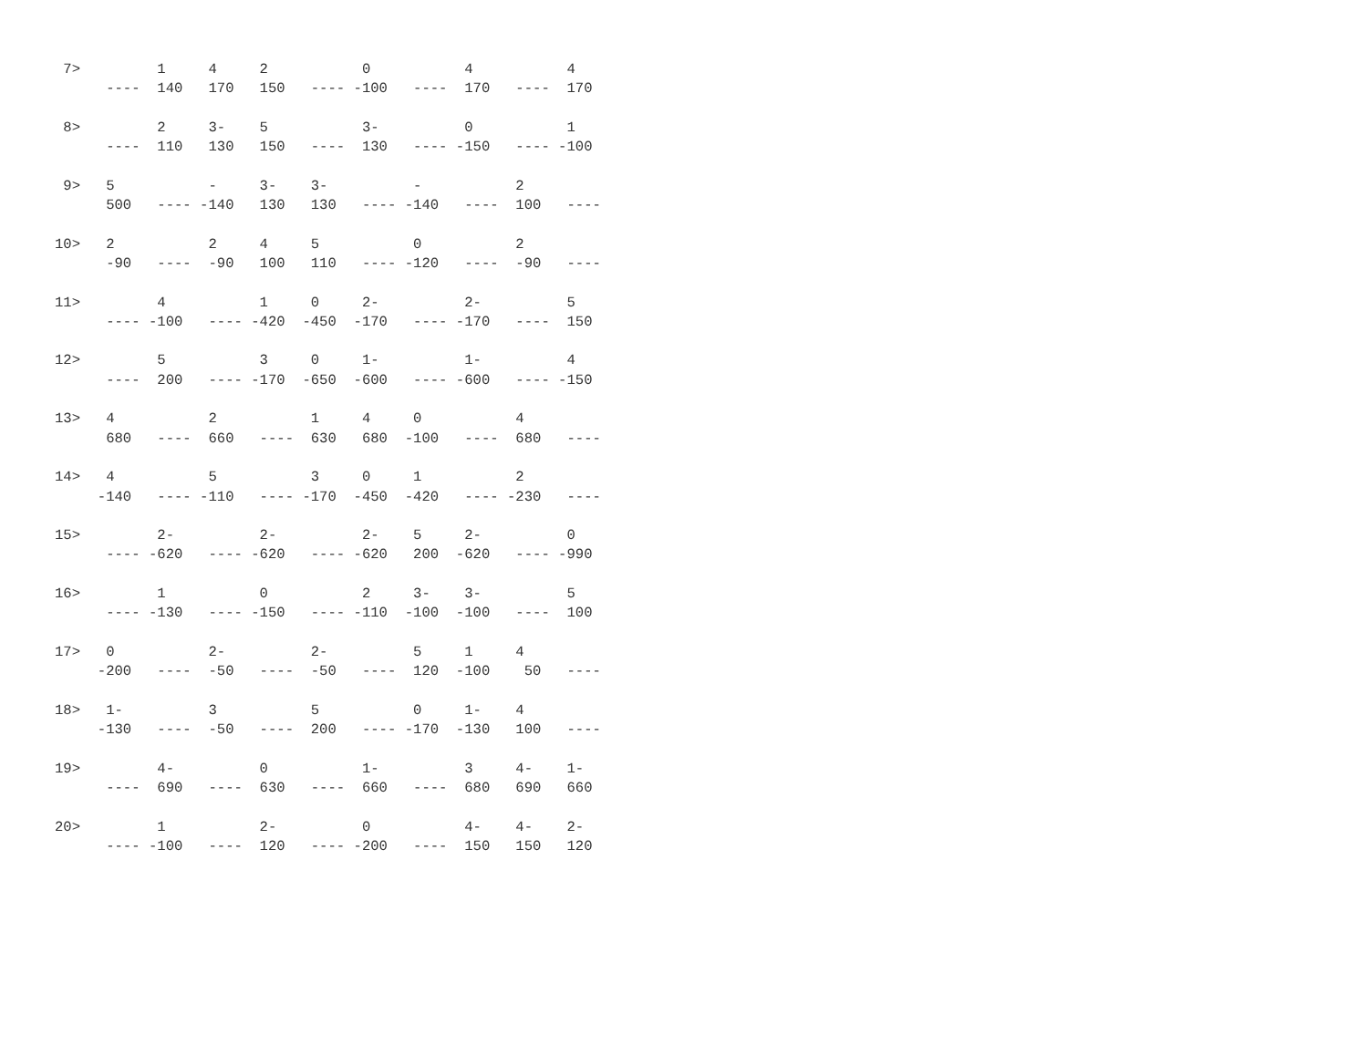7>         1     4     2           0           4           4
      ----  140   170   150   ---- -100   ----  170   ----  170

 8>         2     3-    5           3-          0           1
      ----  110   130   150   ----  130   ---- -150   ---- -100

 9>   5           -     3-    3-          -           2
      500   ---- -140   130   130   ---- -140   ----  100   ----

10>   2           2     4     5           0           2
      -90   ----  -90   100   110   ---- -120   ----  -90   ----

11>         4           1     0     2-          2-          5
      ---- -100   ---- -420  -450  -170   ---- -170   ----  150

12>         5           3     0     1-          1-          4
      ----  200   ---- -170  -650  -600   ---- -600   ---- -150

13>   4           2           1     4     0           4
      680   ----  660   ----  630   680  -100   ----  680   ----

14>   4           5           3     0     1           2
     -140   ---- -110   ---- -170  -450  -420   ---- -230   ----

15>         2-          2-          2-    5     2-          0
      ---- -620   ---- -620   ---- -620   200  -620   ---- -990

16>         1           0           2     3-    3-          5
      ---- -130   ---- -150   ---- -110  -100  -100   ----  100

17>   0           2-          2-          5     1     4
     -200   ----  -50   ----  -50   ----  120  -100    50   ----

18>   1-          3           5           0     1-    4
     -130   ----  -50   ----  200   ---- -170  -130   100   ----

19>         4-          0           1-          3     4-    1-
      ----  690   ----  630   ----  660   ----  680   690   660

20>         1           2-          0           4-    4-    2-
      ---- -100   ----  120   ---- -200   ----  150   150   120